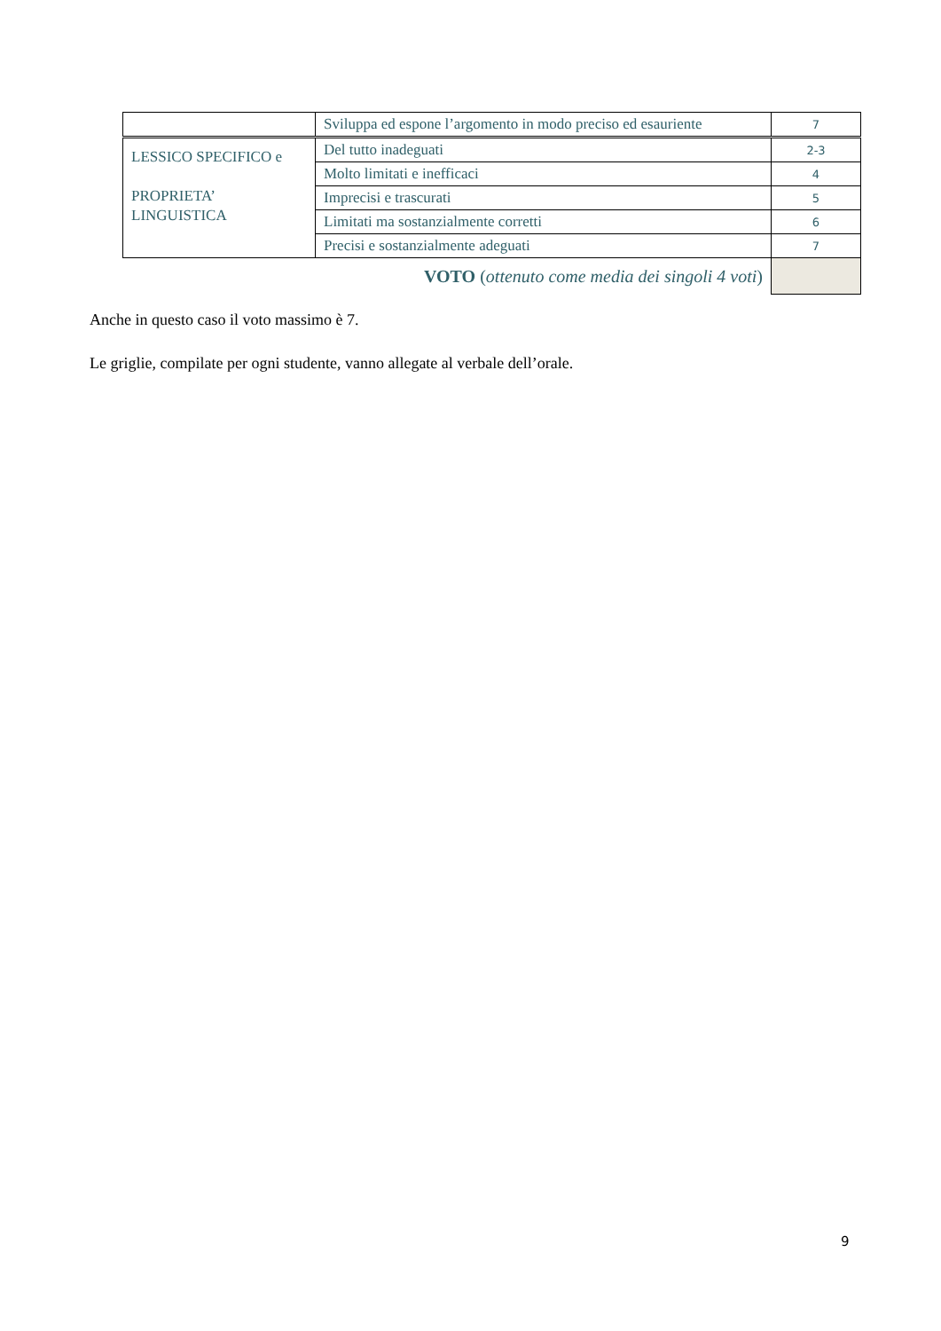| | Sviluppa ed espone l’argomento in modo preciso ed esauriente | 7 |
| LESSICO SPECIFICO e PROPRIETA’ LINGUISTICA | Del tutto inadeguati | 2-3 |
| | Molto limitati e inefficaci | 4 |
| | Imprecisi e trascurati | 5 |
| | Limitati ma sostanzialmente corretti | 6 |
| | Precisi e sostanzialmente adeguati | 7 |
| VOTO ( ottenuto come media dei singoli 4 voti ) | | |
Anche in questo caso il voto massimo è 7.
Le griglie, compilate per ogni studente, vanno allegate al verbale dell’orale.
9